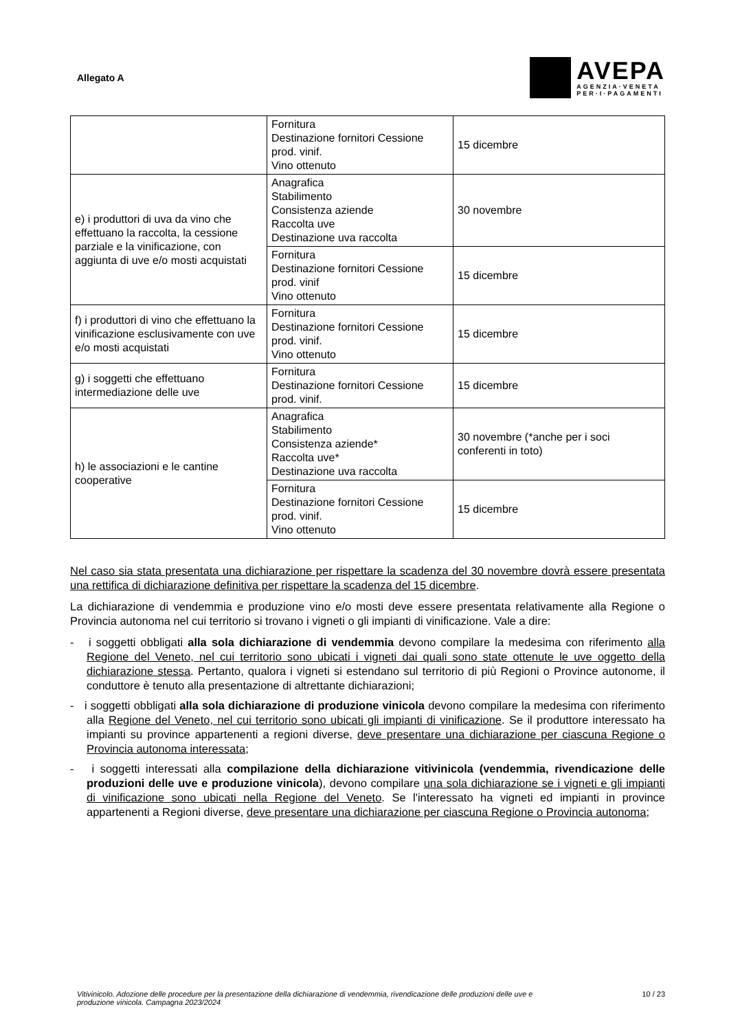Allegato A
AVEPA
AGENZIA·VENETA
PER·I·PAGAMENTI
| | Fornitura Destinazione fornitori Cessione prod. vinif. Vino ottenuto | 15 dicembre |
| e) i produttori di uva da vino che effettuano la raccolta, la cessione parziale e la vinificazione, con aggiunta di uve e/o mosti acquistati | Anagrafica Stabilimento Consistenza aziende Raccolta uve Destinazione uva raccolta | 30 novembre |
| | Fornitura Destinazione fornitori Cessione prod. vinif Vino ottenuto | 15 dicembre |
| f) i produttori di vino che effettuano la vinificazione esclusivamente con uve e/o mosti acquistati | Fornitura Destinazione fornitori Cessione prod. vinif. Vino ottenuto | 15 dicembre |
| g) i soggetti che effettuano intermediazione delle uve | Fornitura Destinazione fornitori Cessione prod. vinif. | 15 dicembre |
| h) le associazioni e le cantine cooperative | Anagrafica Stabilimento Consistenza aziende* Raccolta uve* Destinazione uva raccolta | 30 novembre (*anche per i soci conferenti in toto) |
| | Fornitura Destinazione fornitori Cessione prod. vinif. Vino ottenuto | 15 dicembre |
Nel caso sia stata presentata una dichiarazione per rispettare la scadenza del 30 novembre dovrà essere presentata una rettifica di dichiarazione definitiva per rispettare la scadenza del 15 dicembre.
La dichiarazione di vendemmia e produzione vino e/o mosti deve essere presentata relativamente alla Regione o Provincia autonoma nel cui territorio si trovano i vigneti o gli impianti di vinificazione. Vale a dire:
- i soggetti obbligati alla sola dichiarazione di vendemmia devono compilare la medesima con riferimento alla Regione del Veneto, nel cui territorio sono ubicati i vigneti dai quali sono state ottenute le uve oggetto della dichiarazione stessa. Pertanto, qualora i vigneti si estendano sul territorio di più Regioni o Province autonome, il conduttore è tenuto alla presentazione di altrettante dichiarazioni;
- i soggetti obbligati alla sola dichiarazione di produzione vinicola devono compilare la medesima con riferimento alla Regione del Veneto, nel cui territorio sono ubicati gli impianti di vinificazione. Se il produttore interessato ha impianti su province appartenenti a regioni diverse, deve presentare una dichiarazione per ciascuna Regione o Provincia autonoma interessata;
- i soggetti interessati alla compilazione della dichiarazione vitivinicola (vendemmia, rivendicazione delle produzioni delle uve e produzione vinicola), devono compilare una sola dichiarazione se i vigneti e gli impianti di vinificazione sono ubicati nella Regione del Veneto. Se l'interessato ha vigneti ed impianti in province appartenenti a Regioni diverse, deve presentare una dichiarazione per ciascuna Regione o Provincia autonoma;
Vitivinicolo. Adozione delle procedure per la presentazione della dichiarazione di vendemmia, rivendicazione delle produzioni delle uve e produzione vinicola. Campagna 2023/2024 10 / 23